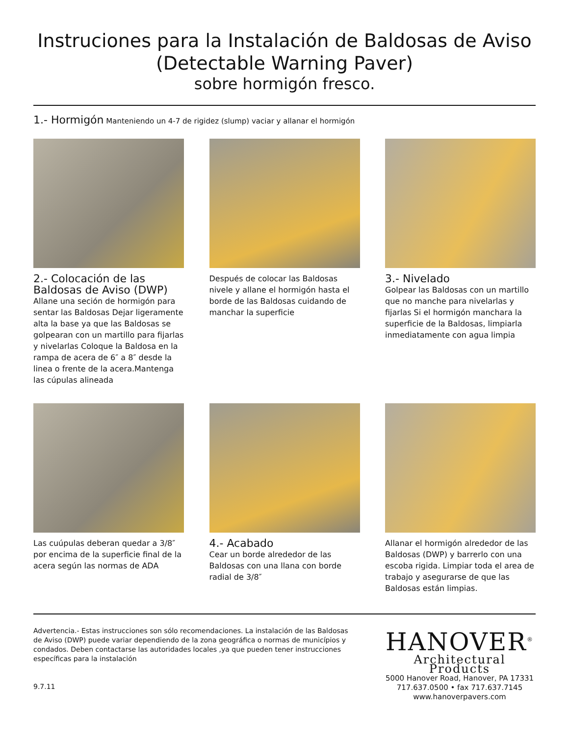Instruciones para la Instalación de Baldosas de Aviso
(Detectable Warning Paver)
sobre hormigón fresco.
1.- Hormigón Manteniendo un 4-7 de rigidez (slump) vaciar y allanar el hormigón
2.- Colocación de las Baldosas de Aviso (DWP)
Allane una seción de hormigón para sentar las Baldosas Dejar ligeramente alta la base ya que las Baldosas se golpearan con un martillo para fijarlas y nivelarlas Coloque la Baldosa en la rampa de acera de 6″ a 8″ desde la linea o frente de la acera.Mantenga las cúpulas alineada
Después de colocar las Baldosas nivele y allane el hormigón hasta el borde de las Baldosas cuidando de manchar la superficie
3.- Nivelado
Golpear las Baldosas con un martillo que no manche para nivelarlas y fijarlas Si el hormigón manchara la superficie de la Baldosas, limpiarla inmediatamente con agua limpia
Las cuúpulas deberan quedar a 3/8″ por encima de la superficie final de la acera según las normas de ADA
4.- Acabado
Cear un borde alrededor de las Baldosas con una llana con borde radial de 3/8″
Allanar el hormigón alrededor de las Baldosas (DWP) y barrerlo con una escoba rigida. Limpiar toda el area de trabajo y asegurarse de que las Baldosas están limpias.
Advertencia.- Estas instrucciones son sólo recomendaciones. La instalación de las Baldosas de Aviso (DWP) puede variar dependiendo de la zona geográfica o normas de municípios y condados. Deben contactarse las autoridades locales ,ya que pueden tener instrucciones específicas para la instalación
9.7.11
HANOVER<sup>®</sup>
Architectural Products
5000 Hanover Road, Hanover, PA 17331
717.637.0500 • fax 717.637.7145
www.hanoverpavers.com